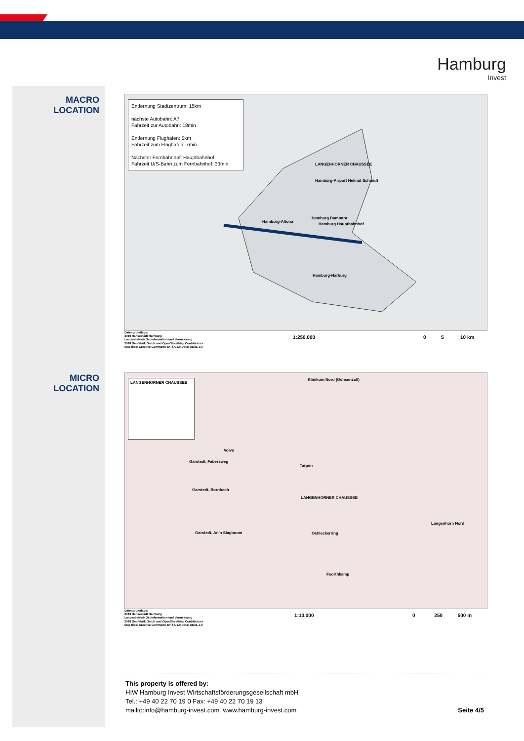Hamburg
Invest
MACRO
LOCATION
Entfernung Stadtzentrum: 15km
nächste Autobahn: A7
Fahrzeit zur Autobahn: 18min
Entfernung Flughafen: 5km
Fahrzeit zum Flughafen: 7min
Nächster Fernbahnhof: Hauptbahnhof
Fahrzeit U/S-Bahn zum Fernbahnhof: 33min
LANGENHORNER CHAUSSEE
Hamburg-Airport Helmut Schmidt
Hamburg-Altona
Hamburg Dammtor
Hamburg Hauptbahnhof
Hamburg-Harburg
Datengrundlage:
2019 Hansestadt Hamburg
Landesbetrieb Geoinformation und Vermessung
2018 Geofabrik GmbH and OpenStreetMap Contributors
Map tiles: Creative Commons BY-SA 2.0 Data: ODbL 1.0
1:250.000 0 5 10 km
MICRO
LOCATION
LANGENHORNER CHAUSSEE Klinikum Nord (Ochsenzoll)
Volvo
Garstedt, Fabersweg
Tarpen
Garstedt, Bornbach
LANGENHORNER CHAUSSEE
Langenhorn Nord
Garstedt, An'n Slagboom Oehleckerring
Foorthkamp
Datengrundlage:
2019 Hansestadt Hamburg
Landesbetrieb Geoinformation und Vermessung
2018 Geofabrik GmbH and OpenStreetMap Contributors
Map tiles: Creative Commons BY-SA 2.0 Data: ODbL 1.0
1:10.000
0 250 500 m
This property is offered by:
HIW Hamburg Invest Wirtschaftsförderungsgesellschaft mbH
Tel.: +49 40 22 70 19 0 Fax: +49 40 22 70 19 13
mailto:info@hamburg-invest.com www.hamburg-invest.com Seite 4/5